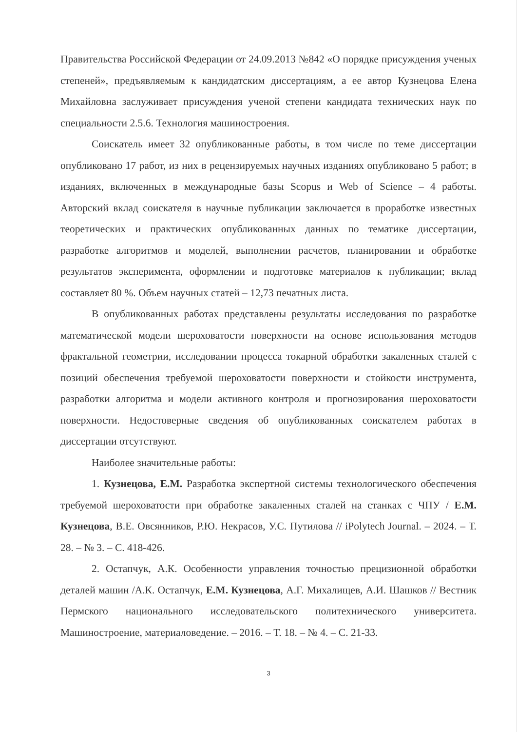Правительства Российской Федерации от 24.09.2013 №842 «О порядке присуждения ученых степеней», предъявляемым к кандидатским диссертациям, а ее автор Кузнецова Елена Михайловна заслуживает присуждения ученой степени кандидата технических наук по специальности 2.5.6. Технология машиностроения.
Соискатель имеет 32 опубликованные работы, в том числе по теме диссертации опубликовано 17 работ, из них в рецензируемых научных изданиях опубликовано 5 работ; в изданиях, включенных в международные базы Scopus и Web of Science – 4 работы. Авторский вклад соискателя в научные публикации заключается в проработке известных теоретических и практических опубликованных данных по тематике диссертации, разработке алгоритмов и моделей, выполнении расчетов, планировании и обработке результатов эксперимента, оформлении и подготовке материалов к публикации; вклад составляет 80 %. Объем научных статей – 12,73 печатных листа.
В опубликованных работах представлены результаты исследования по разработке математической модели шероховатости поверхности на основе использования методов фрактальной геометрии, исследовании процесса токарной обработки закаленных сталей с позиций обеспечения требуемой шероховатости поверхности и стойкости инструмента, разработки алгоритма и модели активного контроля и прогнозирования шероховатости поверхности. Недостоверные сведения об опубликованных соискателем работах в диссертации отсутствуют.
Наиболее значительные работы:
1. Кузнецова, Е.М. Разработка экспертной системы технологического обеспечения требуемой шероховатости при обработке закаленных сталей на станках с ЧПУ / Е.М. Кузнецова, В.Е. Овсянников, Р.Ю. Некрасов, У.С. Путилова // iPolytech Journal. – 2024. – Т. 28. – № 3. – С. 418-426.
2. Остапчук, А.К. Особенности управления точностью прецизионной обработки деталей машин /А.К. Остапчук, Е.М. Кузнецова, А.Г. Михалищев, А.И. Шашков // Вестник Пермского национального исследовательского политехнического университета. Машиностроение, материаловедение. – 2016. – Т. 18. – № 4. – С. 21-33.
3